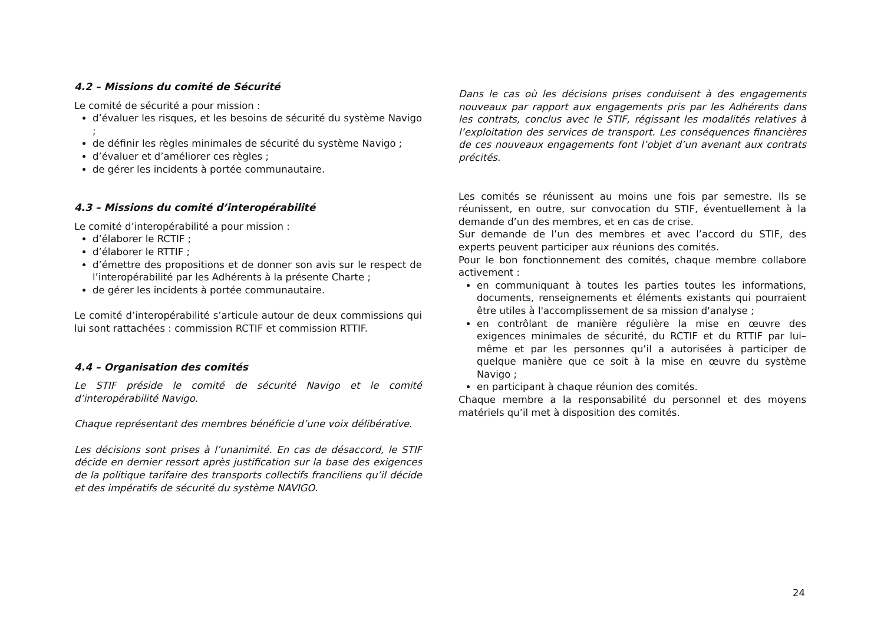4.2 – Missions du comité de Sécurité
Le comité de sécurité a pour mission :
d’évaluer les risques, et les besoins de sécurité du système Navigo ;
de définir les règles minimales de sécurité du système Navigo ;
d’évaluer et d’améliorer ces règles ;
de gérer les incidents à portée communautaire.
4.3 – Missions du comité d’interopérabilité
Le comité d’interopérabilité a pour mission :
d’élaborer le RCTIF ;
d’élaborer le RTTIF ;
d’émettre des propositions et de donner son avis sur le respect de l’interopérabilité par les Adhérents à la présente Charte ;
de gérer les incidents à portée communautaire.
Le comité d’interopérabilité s’articule autour de deux commissions qui lui sont rattachées : commission RCTIF et commission RTTIF.
4.4 – Organisation des comités
Le STIF préside le comité de sécurité Navigo et le comité d’interopérabilité Navigo.
Chaque représentant des membres bénéficie d’une voix délibérative.
Les décisions sont prises à l’unanimité. En cas de désaccord, le STIF décide en dernier ressort après justification sur la base des exigences de la politique tarifaire des transports collectifs franciliens qu’il décide et des impératifs de sécurité du système NAVIGO.
Dans le cas où les décisions prises conduisent à des engagements nouveaux par rapport aux engagements pris par les Adhérents dans les contrats, conclus avec le STIF, régissant les modalités relatives à l’exploitation des services de transport. Les conséquences financières de ces nouveaux engagements font l’objet d’un avenant aux contrats précités.
Les comités se réunissent au moins une fois par semestre. Ils se réunissent, en outre, sur convocation du STIF, éventuellement à la demande d’un des membres, et en cas de crise.
Sur demande de l’un des membres et avec l’accord du STIF, des experts peuvent participer aux réunions des comités.
Pour le bon fonctionnement des comités, chaque membre collabore activement :
en communiquant à toutes les parties toutes les informations, documents, renseignements et éléments existants qui pourraient être utiles à l'accomplissement de sa mission d'analyse ;
en contrôlant de manière régulière la mise en œuvre des exigences minimales de sécurité, du RCTIF et du RTTIF par lui–même et par les personnes qu’il a autorisées à participer de quelque manière que ce soit à la mise en œuvre du système Navigo ;
en participant à chaque réunion des comités.
Chaque membre a la responsabilité du personnel et des moyens matériels qu’il met à disposition des comités.
24